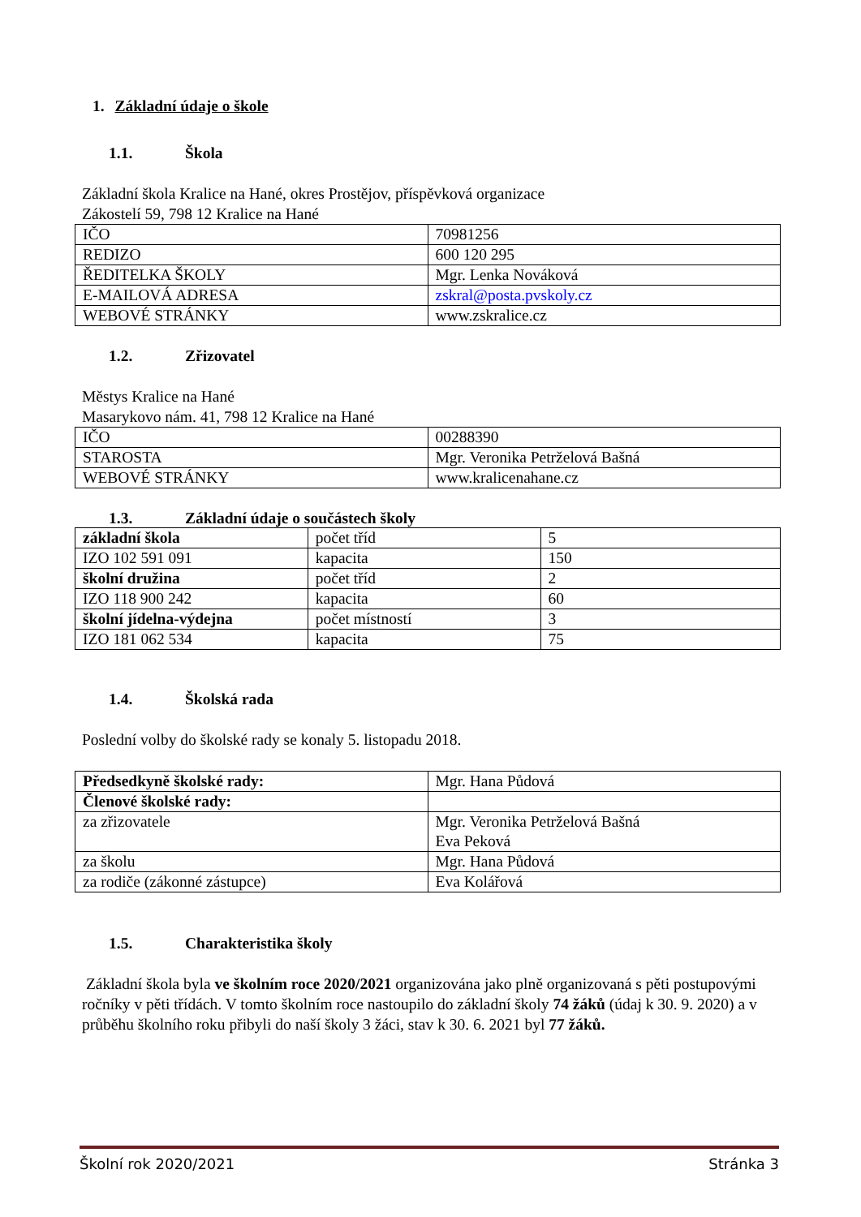1. Základní údaje o škole
1.1. Škola
Základní škola Kralice na Hané, okres Prostějov, příspěvková organizace
Zákostelí 59, 798 12 Kralice na Hané
| IČO | 70981256 |
| REDIZO | 600 120 295 |
| ŘEDITELKA ŠKOLY | Mgr. Lenka Nováková |
| E-MAILOVÁ ADRESA | zskral@posta.pvskoly.cz |
| WEBOVÉ STRÁNKY | www.zskralice.cz |
1.2. Zřizovatel
Městys Kralice na Hané
Masarykovo nám. 41, 798 12 Kralice na Hané
| IČO | 00288390 |
| STAROSTA | Mgr. Veronika Petrželová Bašná |
| WEBOVÉ STRÁNKY | www.kralicenahane.cz |
1.3. Základní údaje o součástech školy
| základní škola | počet tříd | 5 |
| IZO 102 591 091 | kapacita | 150 |
| školní družina | počet tříd | 2 |
| IZO 118 900 242 | kapacita | 60 |
| školní jídelna-výdejna | počet místností | 3 |
| IZO 181 062 534 | kapacita | 75 |
1.4. Školská rada
Poslední volby do školské rady se konaly 5. listopadu 2018.
| Předsedkyně školské rady: | Mgr. Hana Půdová |
| Členové školské rady: | |
| za zřizovatele | Mgr. Veronika Petrželová Bašná Eva Peková |
| za školu | Mgr. Hana Půdová |
| za rodiče (zákonné zástupce) | Eva Kolářová |
1.5. Charakteristika školy
Základní škola byla ve školním roce 2020/2021 organizována jako plně organizovaná s pěti postupovými ročníky v pěti třídách. V tomto školním roce nastoupilo do základní školy 74 žáků (údaj k 30. 9. 2020) a v průběhu školního roku přibyli do naší školy 3 žáci, stav k 30. 6. 2021 byl 77 žáků.
Školní rok 2020/2021 Stránka 3